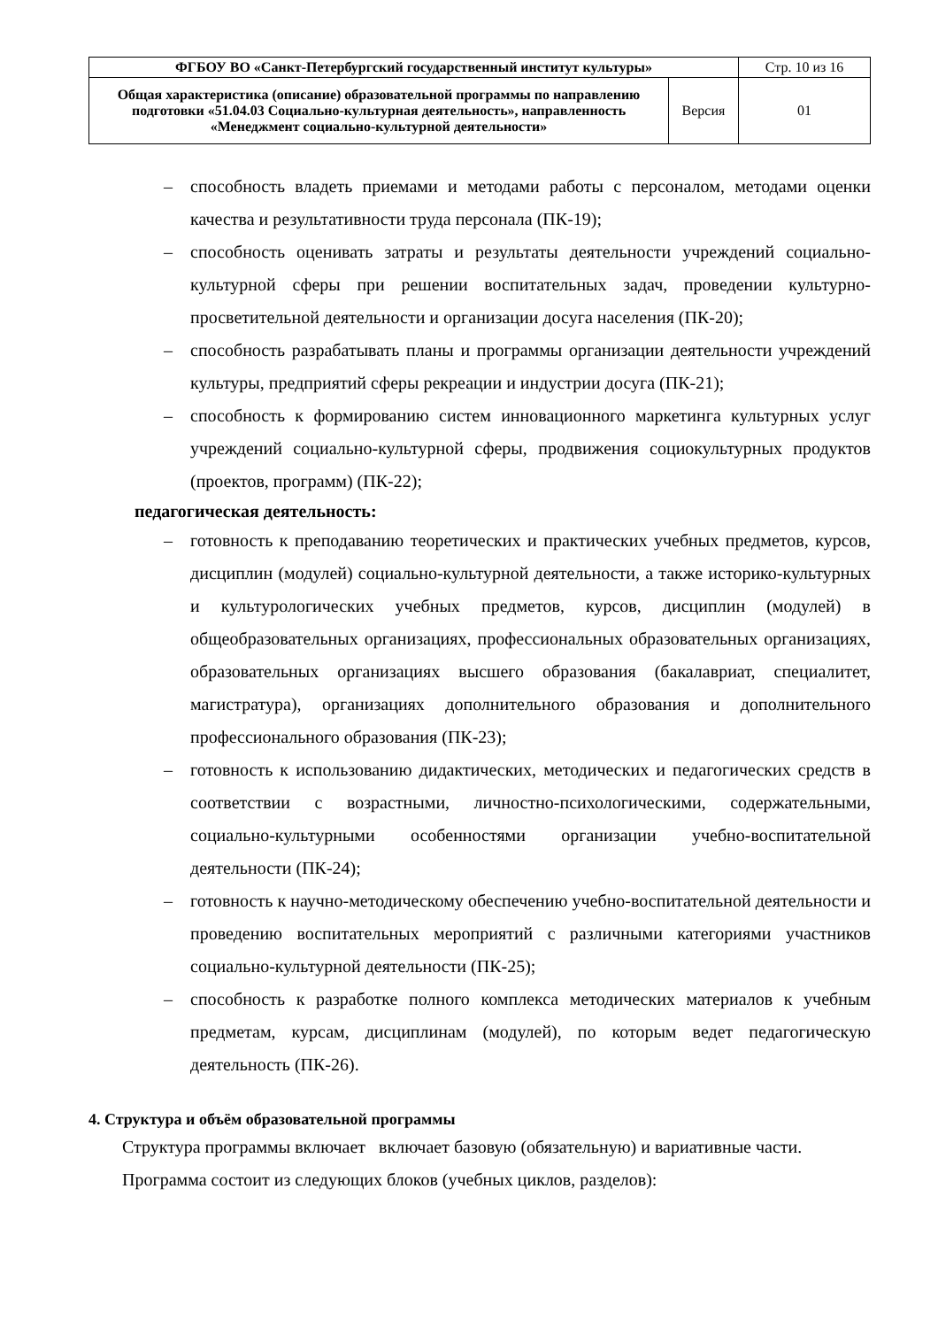| ФГБОУ ВО «Санкт-Петербургский государственный институт культуры» | | Стр. 10 из 16 |
| Общая характеристика (описание) образовательной программы по направлению подготовки «51.04.03 Социально-культурная деятельность», направленность «Менеджмент социально-культурной деятельности» | Версия | 01 |
– способность владеть приемами и методами работы с персоналом, методами оценки качества и результативности труда персонала (ПК-19);
– способность оценивать затраты и результаты деятельности учреждений социально-культурной сферы при решении воспитательных задач, проведении культурно-просветительной деятельности и организации досуга населения (ПК-20);
– способность разрабатывать планы и программы организации деятельности учреждений культуры, предприятий сферы рекреации и индустрии досуга (ПК-21);
– способность к формированию систем инновационного маркетинга культурных услуг учреждений социально-культурной сферы, продвижения социокультурных продуктов (проектов, программ) (ПК-22);
педагогическая деятельность:
– готовность к преподаванию теоретических и практических учебных предметов, курсов, дисциплин (модулей) социально-культурной деятельности, а также историко-культурных и культурологических учебных предметов, курсов, дисциплин (модулей) в общеобразовательных организациях, профессиональных образовательных организациях, образовательных организациях высшего образования (бакалавриат, специалитет, магистратура), организациях дополнительного образования и дополнительного профессионального образования (ПК-23);
– готовность к использованию дидактических, методических и педагогических средств в соответствии с возрастными, личностно-психологическими, содержательными, социально-культурными особенностями организации учебно-воспитательной деятельности (ПК-24);
– готовность к научно-методическому обеспечению учебно-воспитательной деятельности и проведению воспитательных мероприятий с различными категориями участников социально-культурной деятельности (ПК-25);
– способность к разработке полного комплекса методических материалов к учебным предметам, курсам, дисциплинам (модулей), по которым ведет педагогическую деятельность (ПК-26).
4. Структура и объём образовательной программы
Структура программы включает включает базовую (обязательную) и вариативные части.
Программа состоит из следующих блоков (учебных циклов, разделов):